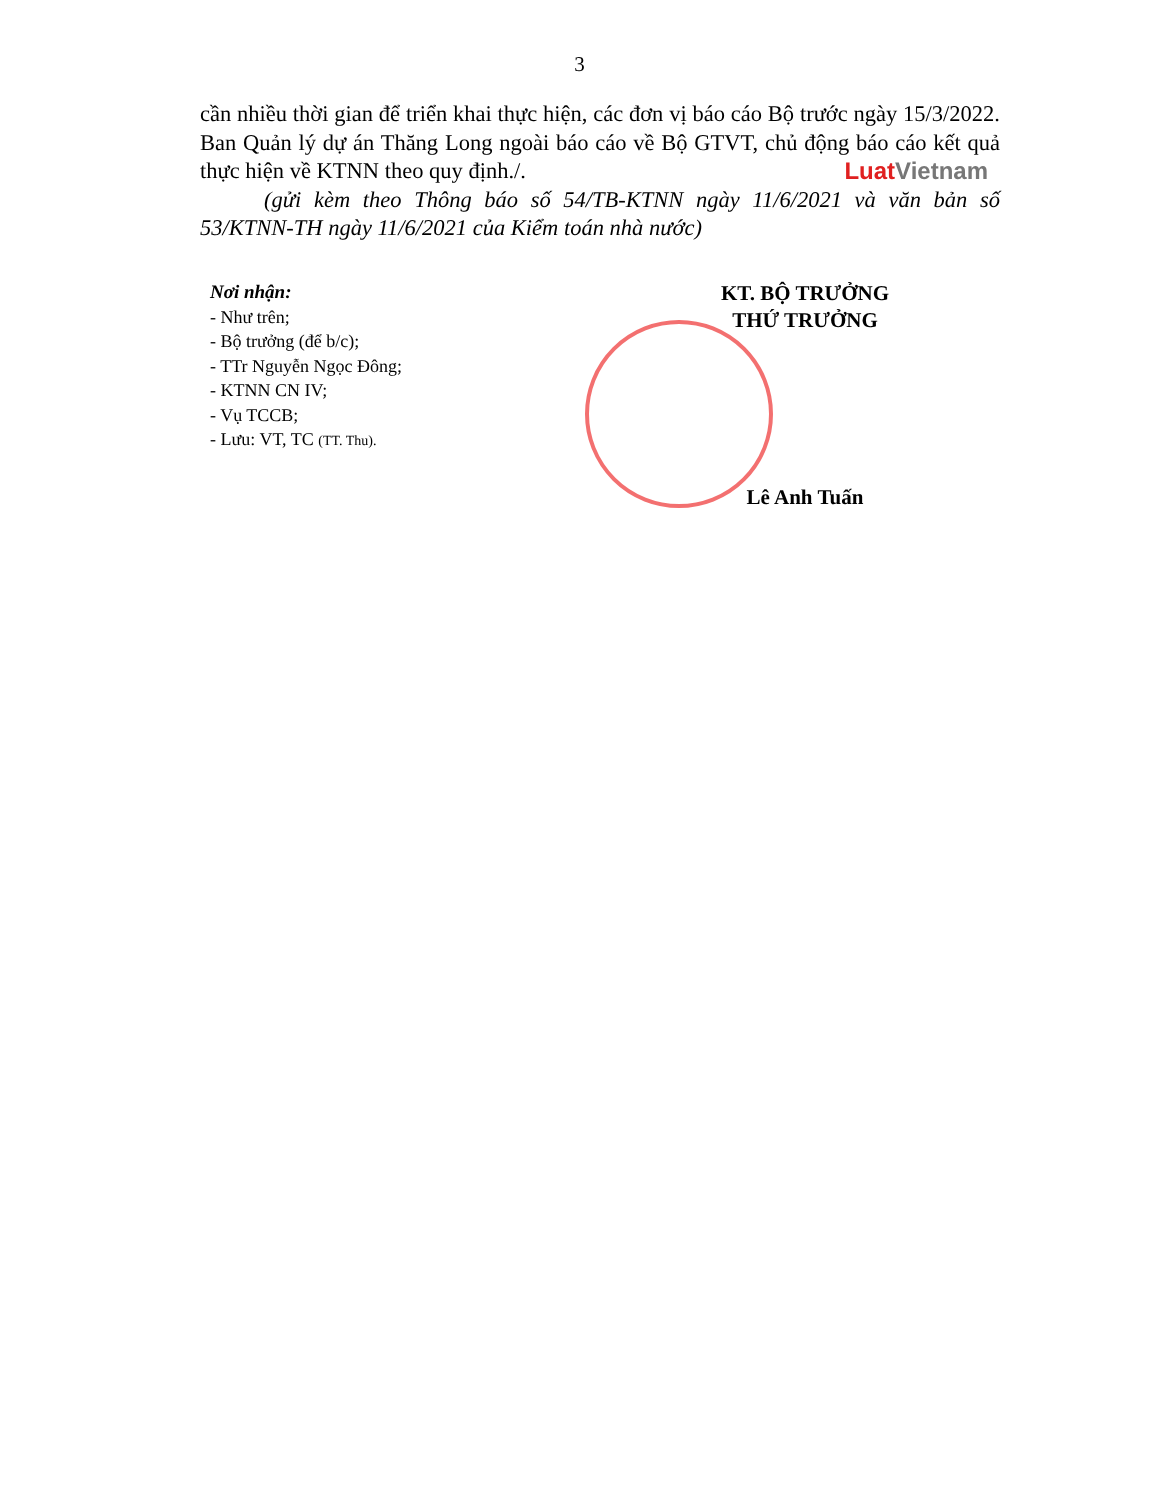3
cần nhiều thời gian để triển khai thực hiện, các đơn vị báo cáo Bộ trước ngày 15/3/2022. Ban Quản lý dự án Thăng Long ngoài báo cáo về Bộ GTVT, chủ động báo cáo kết quả thực hiện về KTNN theo quy định./. Luat Vietnam
(gửi kèm theo Thông báo số 54/TB-KTNN ngày 11/6/2021 và văn bản số 53/KTNN-TH ngày 11/6/2021 của Kiểm toán nhà nước)
Nơi nhận:
- Như trên;
- Bộ trưởng (để b/c);
- TTr Nguyễn Ngọc Đông;
- KTNN CN IV;
- Vụ TCCB;
- Lưu: VT, TC (TT. Thu).
KT. BỘ TRƯỞNG
THỨ TRƯỞNG
Lê Anh Tuấn